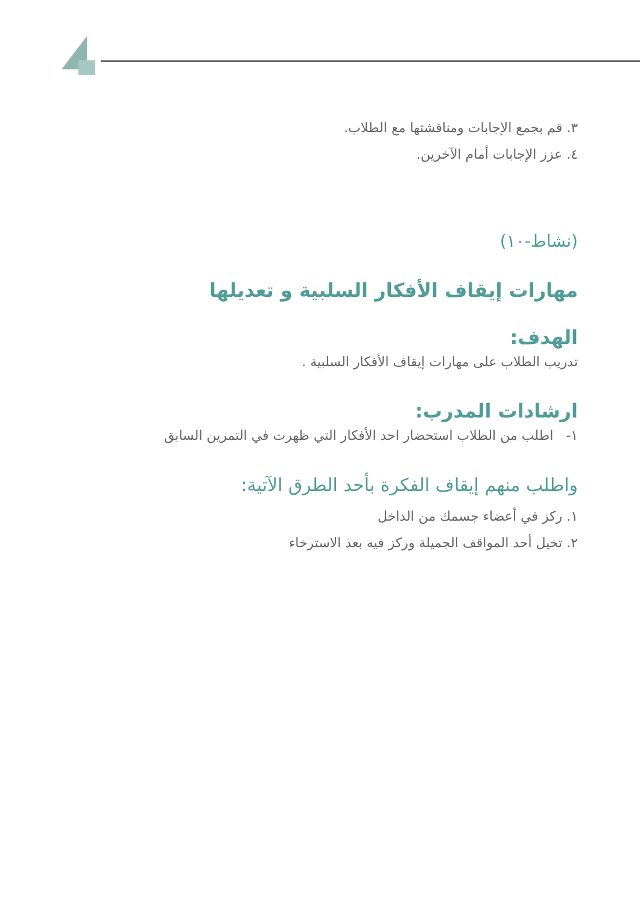٣. قم بجمع الإجابات ومناقشتها مع الطلاب.
٤. عزز الإجابات أمام الآخرين.
(نشاط-١٠)
مهارات إيقاف الأفكار السلبية و تعديلها
الهدف:
تدريب الطلاب على مهارات إيقاف الأفكار السلبية .
ارشادات المدرب:
١- اطلب من الطلاب استحضار احد الأفكار التي ظهرت في التمرين السابق
واطلب منهم إيقاف الفكرة بأحد الطرق الآتية:
١. ركز في أعضاء جسمك من الداخل
٢. تخيل أحد المواقف الجميلة وركز فيه بعد الاسترخاء